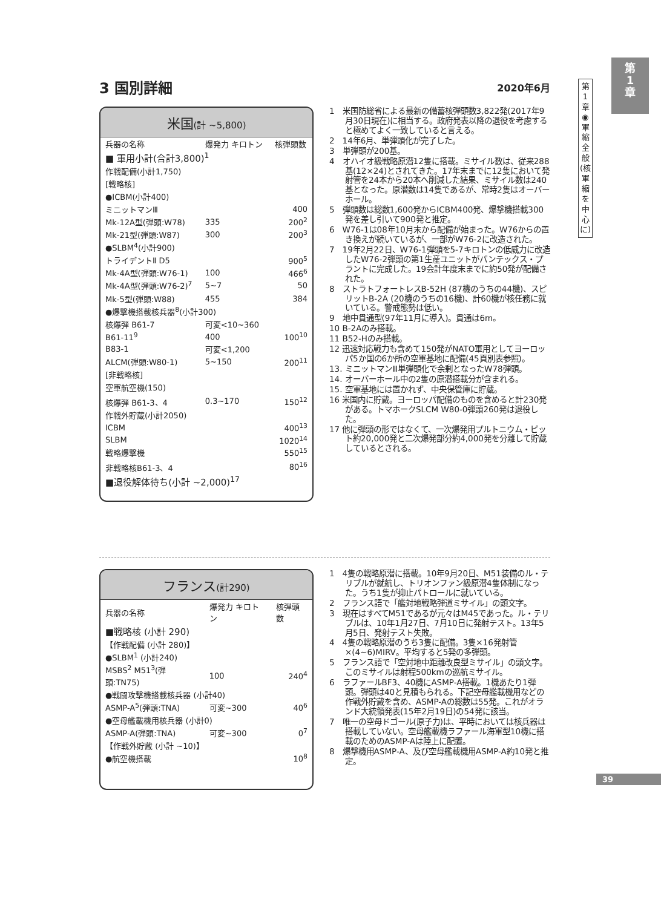第
1
章
第1章◉軍縮全般(核軍縮を中心に)
3 国別詳細
2020年6月
米国(計 ~5,800)
| 兵器の名称 | 爆発力 キロトン | 核弾頭数 |
| ■ 軍用小計(合計3,800)<sup>1</sup> | | |
| 作戦配備(小計1,750) | | |
| [戦略核] | | |
| ●ICBM(小計400) | | |
| ミニットマンⅢ | | 400 |
| Mk-12A型(弾頭:W78) | 335 | 200<sup>2</sup> |
| Mk-21型(弾頭:W87) | 300 | 200<sup>3</sup> |
| ●SLBM<sup>4</sup>(小計900) | | |
| トライデントⅡ D5 | | 900<sup>5</sup> |
| Mk-4A型(弾頭:W76-1) | 100 | 466<sup>6</sup> |
| Mk-4A型(弾頭:W76-2)<sup>7</sup> | 5~7 | 50 |
| Mk-5型(弾頭:W88) | 455 | 384 |
| ●爆撃機搭載核兵器<sup>8</sup>(小計300) | | |
| 核爆弾 B61-7 | 可変<10~360 | 100<sup>10</sup> |
| B61-11<sup>9</sup> | 400 | |
| B83-1 | 可変<1,200 | |
| ALCM(弾頭:W80-1) | 5~150 | 200<sup>11</sup> |
| [非戦略核] | | |
| 空軍航空機(150) | | |
| 核爆弾 B61-3、4 | 0.3~170 | 150<sup>12</sup> |
| 作戦外貯蔵(小計2050) | | |
| ICBM | | 400<sup>13</sup> |
| SLBM | | 1020<sup>14</sup> |
| 戦略爆撃機 | | 550<sup>15</sup> |
| 非戦略核B61-3、4 | | 80<sup>16</sup> |
| ■退役解体待ち(小計 ~2,000)<sup>17</sup> | | |
1　米国防総省による最新の備蓄核弾頭数3,822発(2017年9月30日現在)に相当する。政府発表以降の退役を考慮すると極めてよく一致していると言える。
2　14年6月、単弾頭化が完了した。
3　単弾頭が200基。
4　オハイオ級戦略原潜12隻に搭載。ミサイル数は、従来288基(12×24)とされてきた。17年末までに12隻において発射管を24本から20本へ削減した結果、ミサイル数は240基となった。原潜数は14隻であるが、常時2隻はオーバーホール。
5　弾頭数は総数1,600発からICBM400発、爆撃機搭載300発を差し引いて900発と推定。
6　W76-1は08年10月末から配備が始まった。W76からの置き換えが続いているが、一部がW76-2に改造された。
7　19年2月22日、W76-1弾頭を5-7キロトンの低威力に改造したW76-2弾頭の第1生産ユニットがパンテックス・プラントに完成した。19会計年度末までに約50発が配備された。
8　ストラトフォートレスB-52H (87機のうちの44機)、スピリットB-2A (20機のうちの16機)、計60機が核任務に就いている。警戒態勢は低い。
9　地中貫通型(97年11月に導入)。貫通は6m。
10 B-2Aのみ搭載。
11 B52-Hのみ搭載。
12 迅速対応戦力も含めて150発がNATO軍用としてヨーロッパ5か国の6か所の空軍基地に配備(45頁別表参照)。
13. ミニットマンⅢ単弾頭化で余剰となったW78弾頭。
14. オーバーホール中の2隻の原潜搭載分が含まれる。
15. 空軍基地には置かれず、中央保管庫に貯蔵。
16 米国内に貯蔵。ヨーロッパ配備のものを含めると計230発がある。トマホークSLCM W80-0弾頭260発は退役した。
17 他に弾頭の形ではなくて、一次爆発用プルトニウム・ピット約20,000発と二次爆発部分約4,000発を分離して貯蔵しているとされる。
フランス(計290)
| 兵器の名称 | 爆発力 キロトン | 核弾頭数 |
| ■戦略核 (小計 290) | | |
| 【作戦配備 (小計 280)】 | | |
| ●SLBM<sup>1</sup> (小計240) | | |
| MSBS<sup>2</sup> M51<sup>3</sup>(弾頭:TN75) | 100 | 240<sup>4</sup> |
| ●戦闘攻撃機搭載核兵器 (小計40) | | |
| ASMP-A<sup>5</sup>(弾頭:TNA) | 可変~300 | 40<sup>6</sup> |
| ●空母艦載機用核兵器 (小計0) | | |
| ASMP-A(弾頭:TNA) | 可変~300 | 0<sup>7</sup> |
| 【作戦外貯蔵 (小計 ~10)】 | | |
| ●航空機搭載 | | 10<sup>8</sup> |
1　4隻の戦略原潜に搭載。10年9月20日、M51装備のル・テリブルが就航し、トリオンファン級原潜4隻体制になった。うち1隻が抑止パトロールに就いている。
2　フランス語で「艦対地戦略弾道ミサイル」の頭文字。
3　現在はすべてM51であるが元々はM45であった。ル・テリブルは、10年1月27日、7月10日に発射テスト。13年5月5日、発射テスト失敗。
4　4隻の戦略原潜のうち3隻に配備。3隻×16発射管×(4~6)MIRV。平均すると5発の多弾頭。
5　フランス語で「空対地中距離改良型ミサイル」の頭文字。このミサイルは射程500kmの巡航ミサイル。
6　ラファールBF3、40機にASMP-A搭載。1機あたり1弾頭。弾頭は40と見積もられる。下記空母艦載機用などの作戦外貯蔵を含め、ASMP-Aの総数は55発。これがオランド大統領発表(15年2月19日)の54発に該当。
7　唯一の空母ドゴール(原子力)は、平時においては核兵器は搭載していない。空母艦載機ラファール海軍型10機に搭載のためのASMP-Aは陸上に配置。
8　爆撃機用ASMP-A、及び空母艦載機用ASMP-A約10発と推定。
39